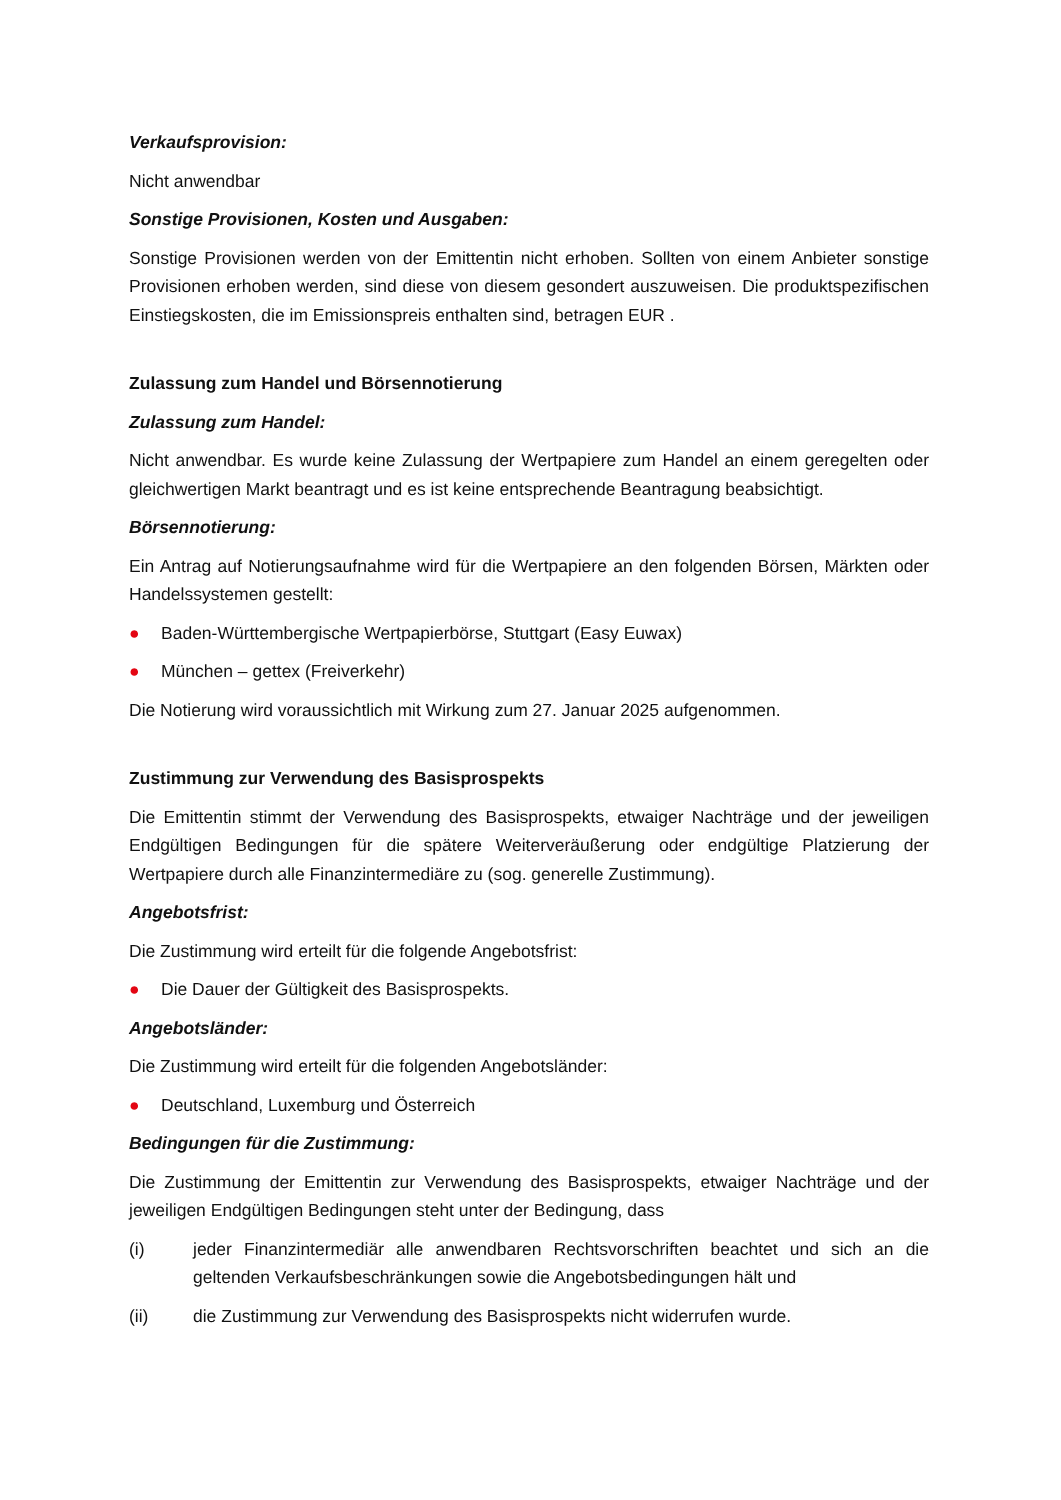Verkaufsprovision:
Nicht anwendbar
Sonstige Provisionen, Kosten und Ausgaben:
Sonstige Provisionen werden von der Emittentin nicht erhoben. Sollten von einem Anbieter sonstige Provisionen erhoben werden, sind diese von diesem gesondert auszuweisen. Die produktspezifischen Einstiegskosten, die im Emissionspreis enthalten sind, betragen EUR .
Zulassung zum Handel und Börsennotierung
Zulassung zum Handel:
Nicht anwendbar. Es wurde keine Zulassung der Wertpapiere zum Handel an einem geregelten oder gleichwertigen Markt beantragt und es ist keine entsprechende Beantragung beabsichtigt.
Börsennotierung:
Ein Antrag auf Notierungsaufnahme wird für die Wertpapiere an den folgenden Börsen, Märkten oder Handelssystemen gestellt:
● Baden-Württembergische Wertpapierbörse, Stuttgart (Easy Euwax)
● München – gettex (Freiverkehr)
Die Notierung wird voraussichtlich mit Wirkung zum 27. Januar 2025 aufgenommen.
Zustimmung zur Verwendung des Basisprospekts
Die Emittentin stimmt der Verwendung des Basisprospekts, etwaiger Nachträge und der jeweiligen Endgültigen Bedingungen für die spätere Weiterveräußerung oder endgültige Platzierung der Wertpapiere durch alle Finanzintermediäre zu (sog. generelle Zustimmung).
Angebotsfrist:
Die Zustimmung wird erteilt für die folgende Angebotsfrist:
● Die Dauer der Gültigkeit des Basisprospekts.
Angebotsländer:
Die Zustimmung wird erteilt für die folgenden Angebotsländer:
● Deutschland, Luxemburg und Österreich
Bedingungen für die Zustimmung:
Die Zustimmung der Emittentin zur Verwendung des Basisprospekts, etwaiger Nachträge und der jeweiligen Endgültigen Bedingungen steht unter der Bedingung, dass
(i) jeder Finanzintermediär alle anwendbaren Rechtsvorschriften beachtet und sich an die geltenden Verkaufsbeschränkungen sowie die Angebotsbedingungen hält und
(ii) die Zustimmung zur Verwendung des Basisprospekts nicht widerrufen wurde.